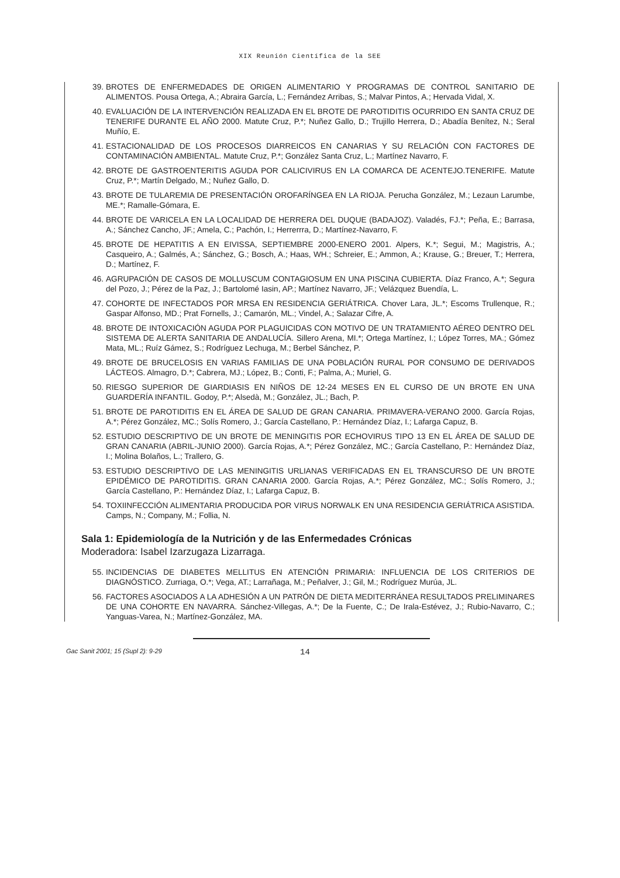XIX Reunión Científica de la SEE
39. BROTES DE ENFERMEDADES DE ORIGEN ALIMENTARIO Y PROGRAMAS DE CONTROL SANITARIO DE ALIMENTOS. Pousa Ortega, A.; Abraira García, L.; Fernández Arribas, S.; Malvar Pintos, A.; Hervada Vidal, X.
40. EVALUACIÓN DE LA INTERVENCIÓN REALIZADA EN EL BROTE DE PAROTIDITIS OCURRIDO EN SANTA CRUZ DE TENERIFE DURANTE EL AÑO 2000. Matute Cruz, P.*; Nuñez Gallo, D.; Trujillo Herrera, D.; Abadía Benítez, N.; Seral Muñío, E.
41. ESTACIONALIDAD DE LOS PROCESOS DIARREICOS EN CANARIAS Y SU RELACIÓN CON FACTORES DE CONTAMINACIÓN AMBIENTAL. Matute Cruz, P.*; González Santa Cruz, L.; Martínez Navarro, F.
42. BROTE DE GASTROENTERITIS AGUDA POR CALICIVIRUS EN LA COMARCA DE ACENTEJO.TENERIFE. Matute Cruz, P.*; Martín Delgado, M.; Nuñez Gallo, D.
43. BROTE DE TULAREMIA DE PRESENTACIÓN OROFARÍNGEA EN LA RIOJA. Perucha González, M.; Lezaun Larumbe, ME.*; Ramalle-Gómara, E.
44. BROTE DE VARICELA EN LA LOCALIDAD DE HERRERA DEL DUQUE (BADAJOZ). Valadés, FJ.*; Peña, E.; Barrasa, A.; Sánchez Cancho, JF.; Amela, C.; Pachón, I.; Herrerrra, D.; Martínez-Navarro, F.
45. BROTE DE HEPATITIS A EN EIVISSA, SEPTIEMBRE 2000-ENERO 2001. Alpers, K.*; Segui, M.; Magistris, A.; Casqueiro, A.; Galmés, A.; Sánchez, G.; Bosch, A.; Haas, WH.; Schreier, E.; Ammon, A.; Krause, G.; Breuer, T.; Herrera, D.; Martínez, F.
46. AGRUPACIÓN DE CASOS DE MOLLUSCUM CONTAGIOSUM EN UNA PISCINA CUBIERTA. Díaz Franco, A.*; Segura del Pozo, J.; Pérez de la Paz, J.; Bartolomé Iasin, AP.; Martínez Navarro, JF.; Velázquez Buendía, L.
47. COHORTE DE INFECTADOS POR MRSA EN RESIDENCIA GERIÁTRICA. Chover Lara, JL.*; Escoms Trullenque, R.; Gaspar Alfonso, MD.; Prat Fornells, J.; Camarón, ML.; Vindel, A.; Salazar Cifre, A.
48. BROTE DE INTOXICACIÓN AGUDA POR PLAGUICIDAS CON MOTIVO DE UN TRATAMIENTO AÉREO DENTRO DEL SISTEMA DE ALERTA SANITARIA DE ANDALUCÍA. Sillero Arena, MI.*; Ortega Martínez, I.; López Torres, MA.; Gómez Mata, ML.; Ruíz Gámez, S.; Rodríguez Lechuga, M.; Berbel Sánchez, P.
49. BROTE DE BRUCELOSIS EN VARIAS FAMILIAS DE UNA POBLACIÓN RURAL POR CONSUMO DE DERIVADOS LÁCTEOS. Almagro, D.*; Cabrera, MJ.; López, B.; Conti, F.; Palma, A.; Muriel, G.
50. RIESGO SUPERIOR DE GIARDIASIS EN NIÑOS DE 12-24 MESES EN EL CURSO DE UN BROTE EN UNA GUARDERÍA INFANTIL. Godoy, P.*; Alsedà, M.; González, JL.; Bach, P.
51. BROTE DE PAROTIDITIS EN EL ÁREA DE SALUD DE GRAN CANARIA. PRIMAVERA-VERANO 2000. García Rojas, A.*; Pérez González, MC.; Solís Romero, J.; García Castellano, P.: Hernández Díaz, I.; Lafarga Capuz, B.
52. ESTUDIO DESCRIPTIVO DE UN BROTE DE MENINGITIS POR ECHOVIRUS TIPO 13 EN EL ÁREA DE SALUD DE GRAN CANARIA (ABRIL-JUNIO 2000). García Rojas, A.*; Pérez González, MC.; García Castellano, P.: Hernández Díaz, I.; Molina Bolaños, L.; Trallero, G.
53. ESTUDIO DESCRIPTIVO DE LAS MENINGITIS URLIANAS VERIFICADAS EN EL TRANSCURSO DE UN BROTE EPIDÉMICO DE PAROTIDITIS. GRAN CANARIA 2000. García Rojas, A.*; Pérez González, MC.; Solís Romero, J.; García Castellano, P.: Hernández Díaz, I.; Lafarga Capuz, B.
54. TOXIINFECCIÓN ALIMENTARIA PRODUCIDA POR VIRUS NORWALK EN UNA RESIDENCIA GERIÁTRICA ASISTIDA. Camps, N.; Company, M.; Follia, N.
Sala 1: Epidemiología de la Nutrición y de las Enfermedades Crónicas
Moderadora: Isabel Izarzugaza Lizarraga.
55. INCIDENCIAS DE DIABETES MELLITUS EN ATENCIÓN PRIMARIA: INFLUENCIA DE LOS CRITERIOS DE DIAGNÓSTICO. Zurriaga, O.*; Vega, AT.; Larrañaga, M.; Peñalver, J.; Gil, M.; Rodríguez Murúa, JL.
56. FACTORES ASOCIADOS A LA ADHESIÓN A UN PATRÓN DE DIETA MEDITERRÁNEA RESULTADOS PRELIMINARES DE UNA COHORTE EN NAVARRA. Sánchez-Villegas, A.*; De la Fuente, C.; De Irala-Estévez, J.; Rubio-Navarro, C.; Yanguas-Varea, N.; Martínez-González, MA.
Gac Sanit 2001; 15 (Supl 2): 9-29 14